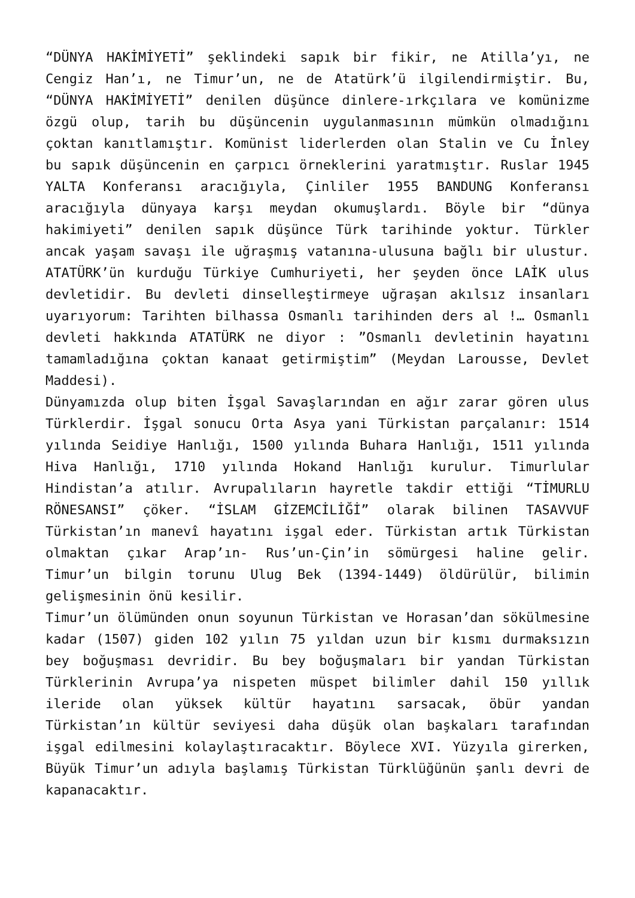“DÜNYA HAKİMİYETİ” şeklindeki sapık bir fikir, ne Atilla’yı, ne Cengiz Han’ı, ne Timur’un, ne de Atatürk’ü ilgilendirmiştir. Bu, “DÜNYA HAKİMİYETİ” denilen düşünce dinlere-ırkçılara ve komünizme özgü olup, tarih bu düşüncenin uygulanmasının mümkün olmadığını çoktan kanıtlamıştır. Komünist liderlerden olan Stalin ve Cu İnley bu sapık düşüncenin en çarpıcı örneklerini yaratmıştır. Ruslar 1945 YALTA Konferansı aracığıyla, Çinliler 1955 BANDUNG Konferansı aracığıyla dünyaya karşı meydan okumuşlardı. Böyle bir “dünya hakimiyeti” denilen sapık düşünce Türk tarihinde yoktur. Türkler ancak yaşam savaşı ile uğraşmış vatanına-ulusuna bağlı bir ulustur. ATATÜRK’ün kurduğu Türkiye Cumhuriyeti, her şeyden önce LAİK ulus devletidir. Bu devleti dinselleştirmeye uğraşan akılsız insanları uyarıyorum: Tarihten bilhassa Osmanlı tarihinden ders al !… Osmanlı devleti hakkında ATATÜRK ne diyor : ”Osmanlı devletinin hayatını tamamladığına çoktan kanaat getirmiştim” (Meydan Larousse, Devlet Maddesi).
Dünyamızda olup biten İşgal Savaşlarından en ağır zarar gören ulus Türklerdir. İşgal sonucu Orta Asya yani Türkistan parçalanır: 1514 yılında Seidiye Hanlığı, 1500 yılında Buhara Hanlığı, 1511 yılında Hiva Hanlığı, 1710 yılında Hokand Hanlığı kurulur. Timurlular Hindistan’a atılır. Avrupalıların hayretle takdir ettiği “TİMURLU RÖNESANSI” çöker. “İSLAM GİZEMCİLİĞİ” olarak bilinen TASAVVUF Türkistan’ın manevî hayatını işgal eder. Türkistan artık Türkistan olmaktan çıkar Arap’ın- Rus’un-Çin’in sömürgesi haline gelir. Timur’un bilgin torunu Ulug Bek (1394-1449) öldürülür, bilimin gelişmesinin önü kesilir.
Timur’un ölümünden onun soyunun Türkistan ve Horasan’dan sökülmesine kadar (1507) giden 102 yılın 75 yıldan uzun bir kısmı durmaksızın bey boğuşması devridir. Bu bey boğuşmaları bir yandan Türkistan Türklerinin Avrupa’ya nispeten müspet bilimler dahil 150 yıllık ileride olan yüksek kültür hayatını sarsacak, öbür yandan Türkistan’ın kültür seviyesi daha düşük olan başkaları tarafından işgal edilmesini kolaylaştıracaktır. Böylece XVI. Yüzyıla girerken, Büyük Timur’un adıyla başlamış Türkistan Türklüğünün şanlı devri de kapanacaktır.